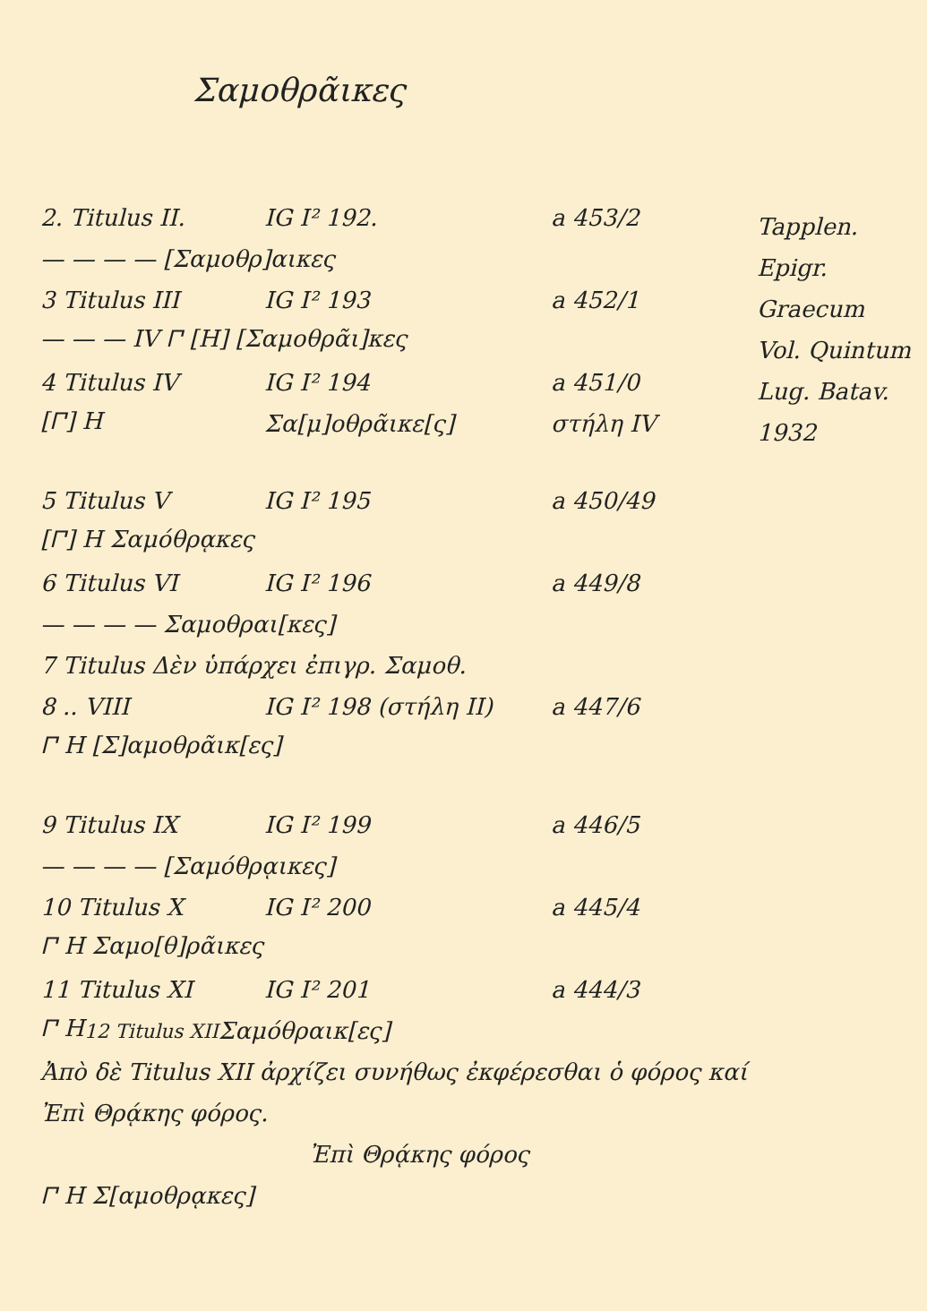Σαμοθρᾶικες
2. Titulus II. IG I² 192. a 453/2
— — — — [Σαμοθρ]αικες
3 Titulus III IG I² 193 a 452/1
— — — IV 𐅃 [H] [Σαμοθρᾶι]κες
4 Titulus IV IG I² 194 a 451/0
[𐅃] H Σα[μ]οθρᾶικε[ς] στήλη IV
5 Titulus V IG I² 195 a 450/49
[𐅃] H Σαμόθρᾳκες
6 Titulus VI IG I² 196 a 449/8
— — — — Σαμοθραι[κες]
7 Titulus Δὲν ὑπάρχει ἐπιγρ. Σαμοθ.
8 .. VIII IG I² 198 (στήλη II) a 447/6
𐅃 H [Σ]αμοθρᾶικ[ες]
9 Titulus IX IG I² 199 a 446/5
— — — — [Σαμόθρᾳικες]
10 Titulus X IG I² 200 a 445/4
𐅃 H Σαμο[θ]ρᾶικες
11 Titulus XI IG I² 201 a 444/3
𐅃 H <sub>12 Titulus XII</sub> Σαμόθραικ[ες]
Tapplen.
Epigr.
Graecum
Vol. Quintum
Lug. Batav.
1932
Ἀπὸ δὲ Titulus XII ἀρχίζει συνήθως ἐκφέρεσθαι ὁ φόρος καί
Ἐπὶ Θρᾴκης φόρος.
Ἐπὶ Θρᾴκης φόρος
𐅃 H Σ[αμοθρᾳκες]